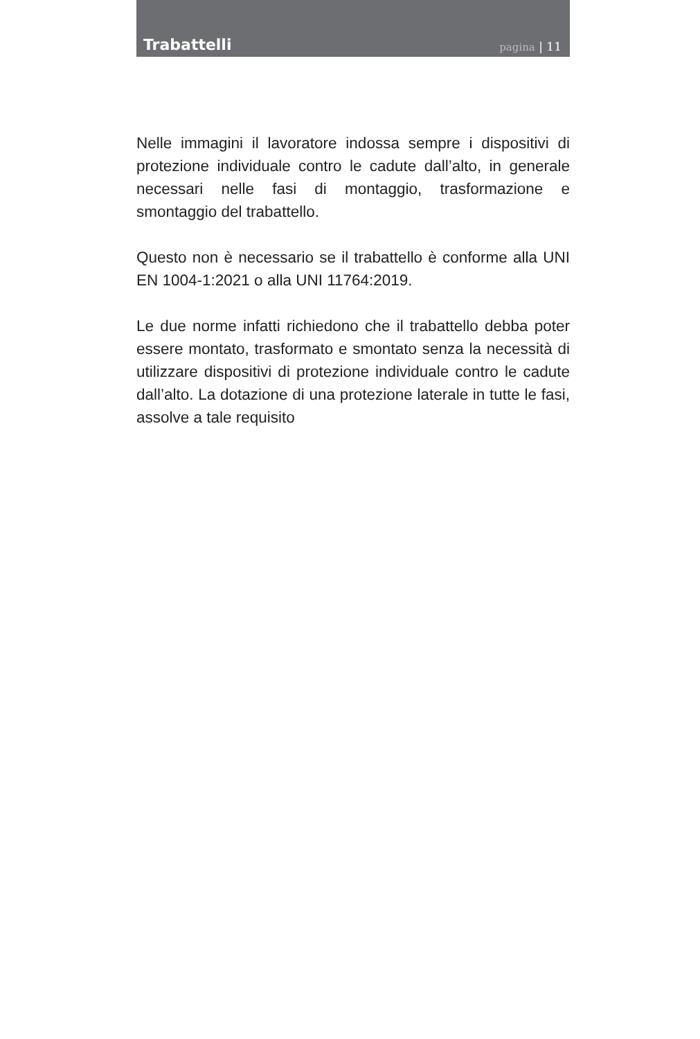Trabattelli
pagina | 11
Nelle immagini il lavoratore indossa sempre i dispositivi di protezione individuale contro le cadute dall’alto, in generale necessari nelle fasi di montaggio, trasformazione e smontaggio del trabattello.
Questo non è necessario se il trabattello è conforme alla UNI EN 1004-1:2021 o alla UNI 11764:2019.
Le due norme infatti richiedono che il trabattello debba poter essere montato, trasformato e smontato senza la necessità di utilizzare dispositivi di protezione individuale contro le cadute dall’alto. La dotazione di una protezione laterale in tutte le fasi, assolve a tale requisito